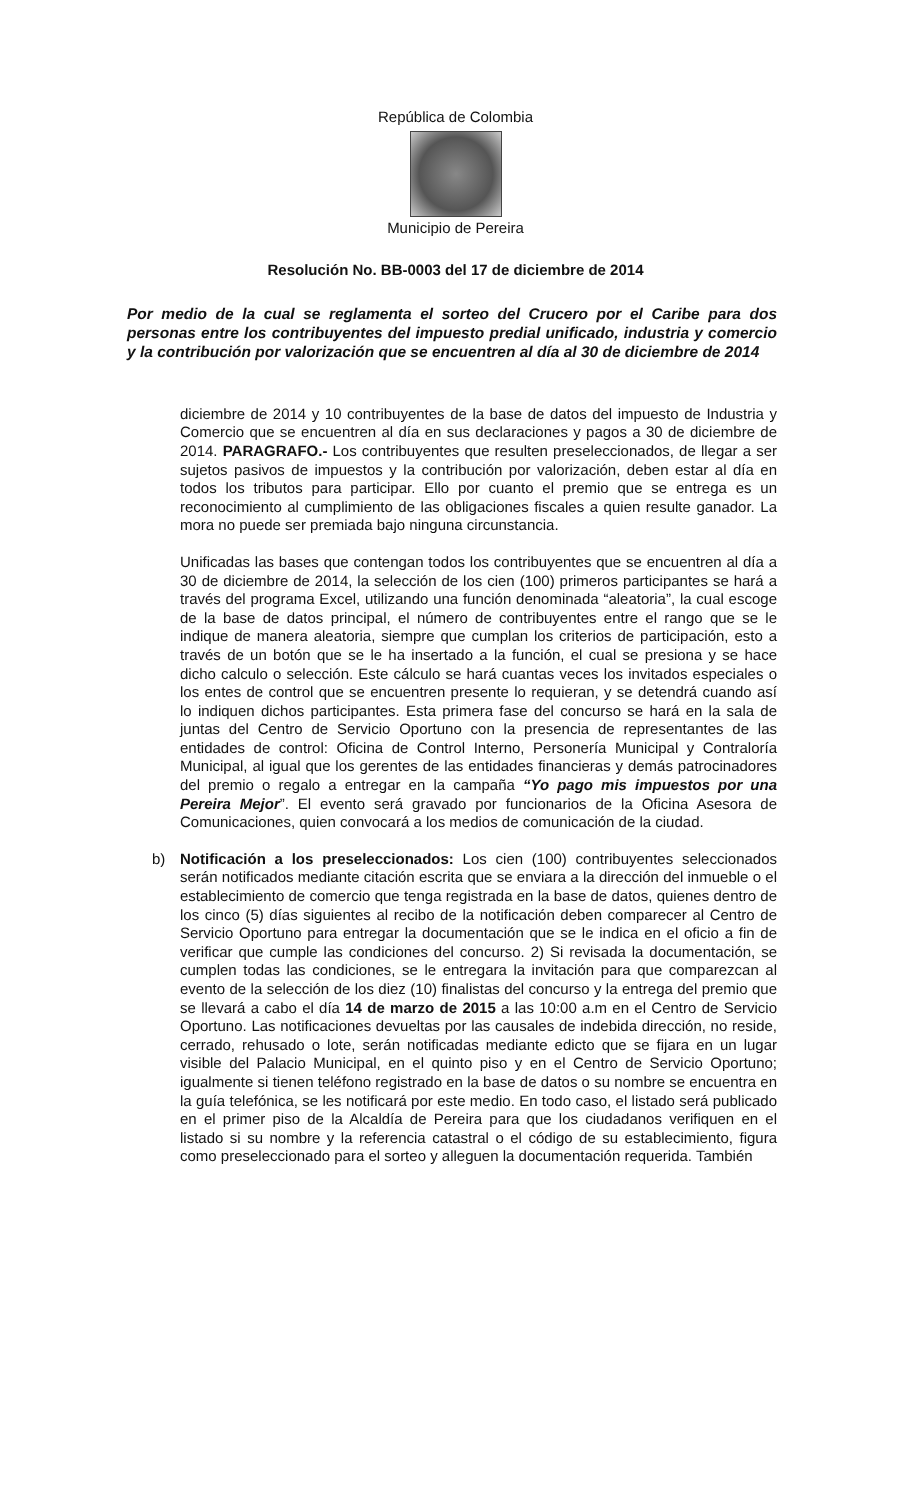República de Colombia
Municipio de Pereira
Resolución No. BB-0003 del 17 de diciembre de 2014
Por medio de la cual se reglamenta el sorteo del Crucero por el Caribe para dos personas entre los contribuyentes del impuesto predial unificado, industria y comercio y la contribución por valorización que se encuentren al día al 30 de diciembre de 2014
diciembre de 2014 y 10 contribuyentes de la base de datos del impuesto de Industria y Comercio que se encuentren al día en sus declaraciones y pagos a 30 de diciembre de 2014. PARAGRAFO.- Los contribuyentes que resulten preseleccionados, de llegar a ser sujetos pasivos de impuestos y la contribución por valorización, deben estar al día en todos los tributos para participar. Ello por cuanto el premio que se entrega es un reconocimiento al cumplimiento de las obligaciones fiscales a quien resulte ganador. La mora no puede ser premiada bajo ninguna circunstancia.
Unificadas las bases que contengan todos los contribuyentes que se encuentren al día a 30 de diciembre de 2014, la selección de los cien (100) primeros participantes se hará a través del programa Excel, utilizando una función denominada “aleatoria”, la cual escoge de la base de datos principal, el número de contribuyentes entre el rango que se le indique de manera aleatoria, siempre que cumplan los criterios de participación, esto a través de un botón que se le ha insertado a la función, el cual se presiona y se hace dicho calculo o selección. Este cálculo se hará cuantas veces los invitados especiales o los entes de control que se encuentren presente lo requieran, y se detendrá cuando así lo indiquen dichos participantes. Esta primera fase del concurso se hará en la sala de juntas del Centro de Servicio Oportuno con la presencia de representantes de las entidades de control: Oficina de Control Interno, Personería Municipal y Contraloría Municipal, al igual que los gerentes de las entidades financieras y demás patrocinadores del premio o regalo a entregar en la campaña “Yo pago mis impuestos por una Pereira Mejor”. El evento será gravado por funcionarios de la Oficina Asesora de Comunicaciones, quien convocará a los medios de comunicación de la ciudad.
b) Notificación a los preseleccionados: Los cien (100) contribuyentes seleccionados serán notificados mediante citación escrita que se enviara a la dirección del inmueble o el establecimiento de comercio que tenga registrada en la base de datos, quienes dentro de los cinco (5) días siguientes al recibo de la notificación deben comparecer al Centro de Servicio Oportuno para entregar la documentación que se le indica en el oficio a fin de verificar que cumple las condiciones del concurso. 2) Si revisada la documentación, se cumplen todas las condiciones, se le entregara la invitación para que comparezcan al evento de la selección de los diez (10) finalistas del concurso y la entrega del premio que se llevará a cabo el día 14 de marzo de 2015 a las 10:00 a.m en el Centro de Servicio Oportuno. Las notificaciones devueltas por las causales de indebida dirección, no reside, cerrado, rehusado o lote, serán notificadas mediante edicto que se fijara en un lugar visible del Palacio Municipal, en el quinto piso y en el Centro de Servicio Oportuno; igualmente si tienen teléfono registrado en la base de datos o su nombre se encuentra en la guía telefónica, se les notificará por este medio. En todo caso, el listado será publicado en el primer piso de la Alcaldía de Pereira para que los ciudadanos verifiquen en el listado si su nombre y la referencia catastral o el código de su establecimiento, figura como preseleccionado para el sorteo y alleguen la documentación requerida. También